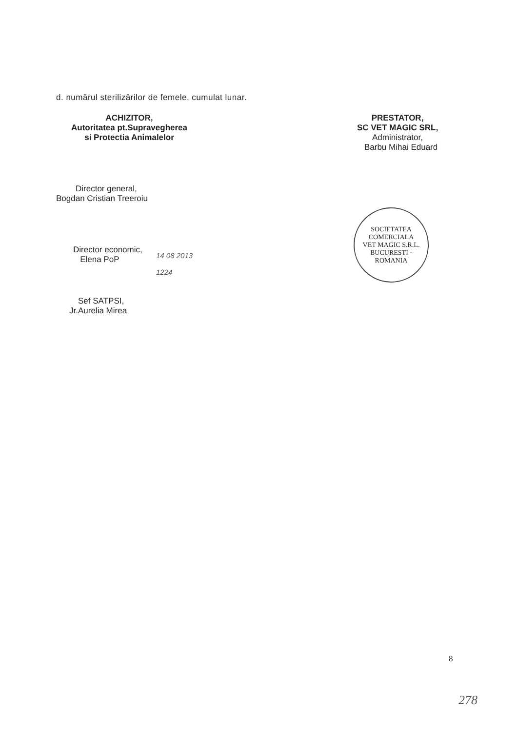d. numărul sterilizărilor de femele, cumulat lunar.
ACHIZITOR,
Autoritatea pt.Supravegherea
si Protectia Animalelor
Director general,
Bogdan Cristian Treeroiu
Director economic,
Elena PoP
Sef SATPSI,
Jr.Aurelia Mirea
PRESTATOR,
SC VET MAGIC SRL,
Administrator,
Barbu Mihai Eduard
14 08 2013
1224
SOCIETATEA COMERCIALA
VET MAGIC S.R.L.
BUCURESTI · ROMANIA
8
278